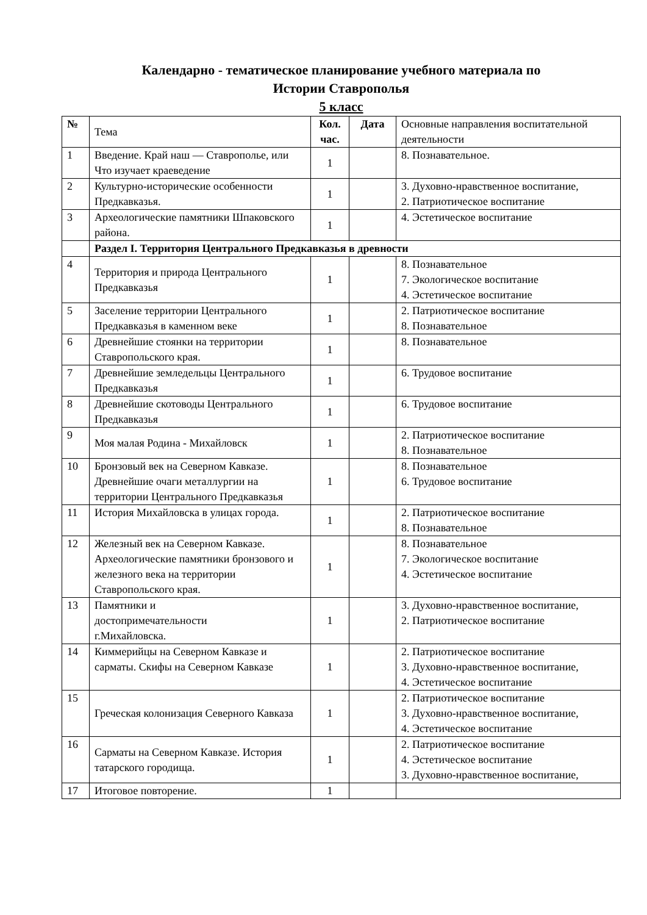Календарно - тематическое планирование учебного материала по
Истории Ставрополья
5 класс
| № | Тема | Кол. час. | Дата | Основные направления воспитательной деятельности |
| --- | --- | --- | --- | --- |
| 1 | Введение. Край наш — Ставрополье, или Что изучает краеведение | 1 | | 8. Познавательное. |
| 2 | Культурно-исторические особенности Предкавказья. | 1 | | 3. Духовно-нравственное воспитание, 2. Патриотическое воспитание |
| 3 | Археологические памятники Шпаковского района. | 1 | | 4. Эстетическое воспитание |
| | Раздел I. Территория Центрального Предкавказья в древности | | | |
| 4 | Территория и природа Центрального Предкавказья | 1 | | 8. Познавательное 7. Экологическое воспитание 4. Эстетическое воспитание |
| 5 | Заселение территории Центрального Предкавказья в каменном веке | 1 | | 2. Патриотическое воспитание 8. Познавательное |
| 6 | Древнейшие стоянки на территории Ставропольского края. | 1 | | 8. Познавательное |
| 7 | Древнейшие земледельцы Центрального Предкавказья | 1 | | 6. Трудовое воспитание |
| 8 | Древнейшие скотоводы Центрального Предкавказья | 1 | | 6. Трудовое воспитание |
| 9 | Моя малая Родина - Михайловск | 1 | | 2. Патриотическое воспитание 8. Познавательное |
| 10 | Бронзовый век на Северном Кавказе. Древнейшие очаги металлургии на территории Центрального Предкавказья | 1 | | 8. Познавательное 6. Трудовое воспитание |
| 11 | История Михайловска в улицах города. | 1 | | 2. Патриотическое воспитание 8. Познавательное |
| 12 | Железный век на Северном Кавказе. Археологические памятники бронзового и железного века на территории Ставропольского края. | 1 | | 8. Познавательное 7. Экологическое воспитание 4. Эстетическое воспитание |
| 13 | Памятники и достопримечательности г.Михайловска. | 1 | | 3. Духовно-нравственное воспитание, 2. Патриотическое воспитание |
| 14 | Киммерийцы на Северном Кавказе и сарматы. Скифы на Северном Кавказе | 1 | | 2. Патриотическое воспитание 3. Духовно-нравственное воспитание, 4. Эстетическое воспитание |
| 15 | Греческая колонизация Северного Кавказа | 1 | | 2. Патриотическое воспитание 3. Духовно-нравственное воспитание, 4. Эстетическое воспитание |
| 16 | Сарматы на Северном Кавказе. История татарского городища. | 1 | | 2. Патриотическое воспитание 4. Эстетическое воспитание 3. Духовно-нравственное воспитание, |
| 17 | Итоговое повторение. | 1 | | |